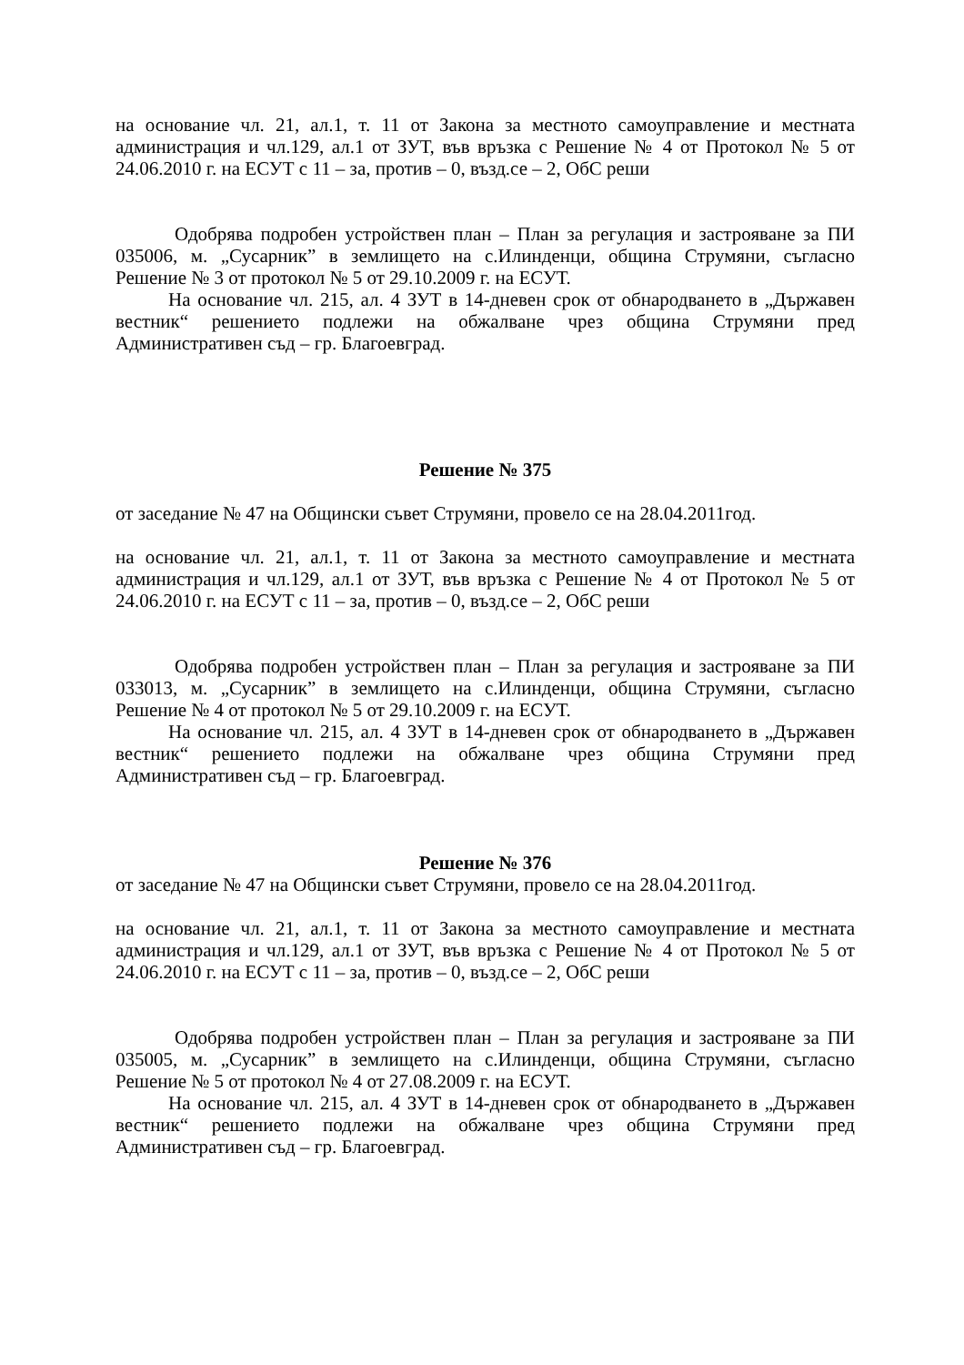на основание чл. 21, ал.1, т. 11 от Закона за местното самоуправление и местната администрация и чл.129, ал.1 от ЗУТ, във връзка с Решение № 4 от Протокол № 5 от 24.06.2010 г. на ЕСУТ с 11 – за, против – 0, възд.се – 2, ОбС реши
Одобрява подробен устройствен план – План за регулация и застрояване за ПИ 035006, м. „Сусарник” в землището на с.Илинденци, община Струмяни, съгласно Решение № 3 от протокол № 5 от 29.10.2009 г. на ЕСУТ.
На основание чл. 215, ал. 4 ЗУТ в 14-дневен срок от обнародването в „Държавен вестник“ решението подлежи на обжалване чрез община Струмяни пред Административен съд – гр. Благоевград.
Решение № 375
от заседание № 47 на Общински съвет Струмяни, провело се на 28.04.2011год.
на основание чл. 21, ал.1, т. 11 от Закона за местното самоуправление и местната администрация и чл.129, ал.1 от ЗУТ, във връзка с Решение № 4 от Протокол № 5 от 24.06.2010 г. на ЕСУТ с 11 – за, против – 0, възд.се – 2, ОбС реши
Одобрява подробен устройствен план – План за регулация и застрояване за ПИ 033013, м. „Сусарник” в землището на с.Илинденци, община Струмяни, съгласно Решение № 4 от протокол № 5 от 29.10.2009 г. на ЕСУТ.
На основание чл. 215, ал. 4 ЗУТ в 14-дневен срок от обнародването в „Държавен вестник“ решението подлежи на обжалване чрез община Струмяни пред Административен съд – гр. Благоевград.
Решение № 376
от заседание № 47 на Общински съвет Струмяни, провело се на 28.04.2011год.
на основание чл. 21, ал.1, т. 11 от Закона за местното самоуправление и местната администрация и чл.129, ал.1 от ЗУТ, във връзка с Решение № 4 от Протокол № 5 от 24.06.2010 г. на ЕСУТ с 11 – за, против – 0, възд.се – 2, ОбС реши
Одобрява подробен устройствен план – План за регулация и застрояване за ПИ 035005, м. „Сусарник” в землището на с.Илинденци, община Струмяни, съгласно Решение № 5 от протокол № 4 от 27.08.2009 г. на ЕСУТ.
На основание чл. 215, ал. 4 ЗУТ в 14-дневен срок от обнародването в „Държавен вестник“ решението подлежи на обжалване чрез община Струмяни пред Административен съд – гр. Благоевград.